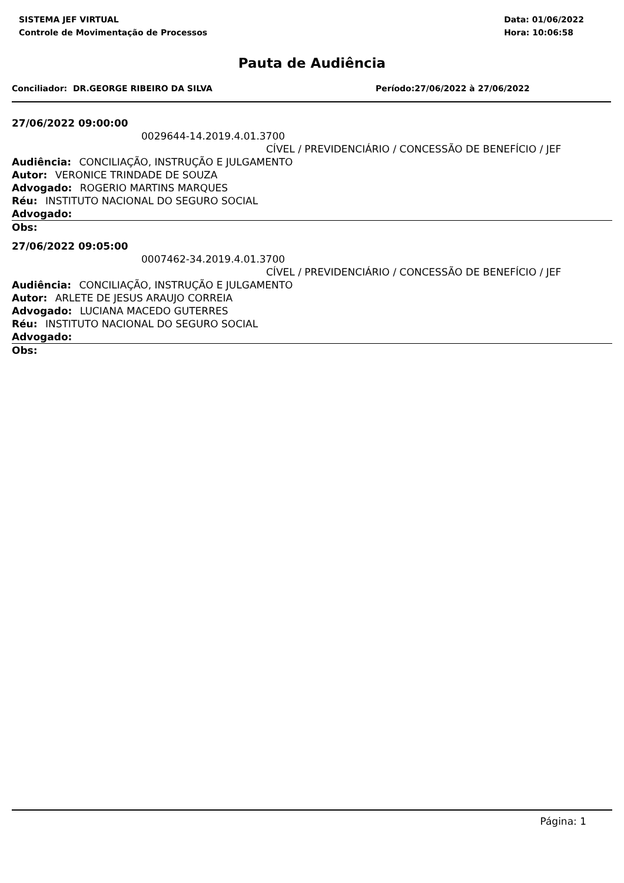SISTEMA JEF VIRTUAL
Controle de Movimentação de Processos
Data: 01/06/2022
Hora: 10:06:58
Pauta de Audiência
Conciliador: DR.GEORGE RIBEIRO DA SILVA Período:27/06/2022 à 27/06/2022
27/06/2022 09:00:00
0029644-14.2019.4.01.3700
CÍVEL / PREVIDENCIÁRIO / CONCESSÃO DE BENEFÍCIO / JEF
Audiência: CONCILIAÇÃO, INSTRUÇÃO E JULGAMENTO
Autor: VERONICE TRINDADE DE SOUZA
Advogado: ROGERIO MARTINS MARQUES
Réu: INSTITUTO NACIONAL DO SEGURO SOCIAL
Advogado:
Obs:
27/06/2022 09:05:00
0007462-34.2019.4.01.3700
CÍVEL / PREVIDENCIÁRIO / CONCESSÃO DE BENEFÍCIO / JEF
Audiência: CONCILIAÇÃO, INSTRUÇÃO E JULGAMENTO
Autor: ARLETE DE JESUS ARAUJO CORREIA
Advogado: LUCIANA MACEDO GUTERRES
Réu: INSTITUTO NACIONAL DO SEGURO SOCIAL
Advogado:
Obs:
Página: 1